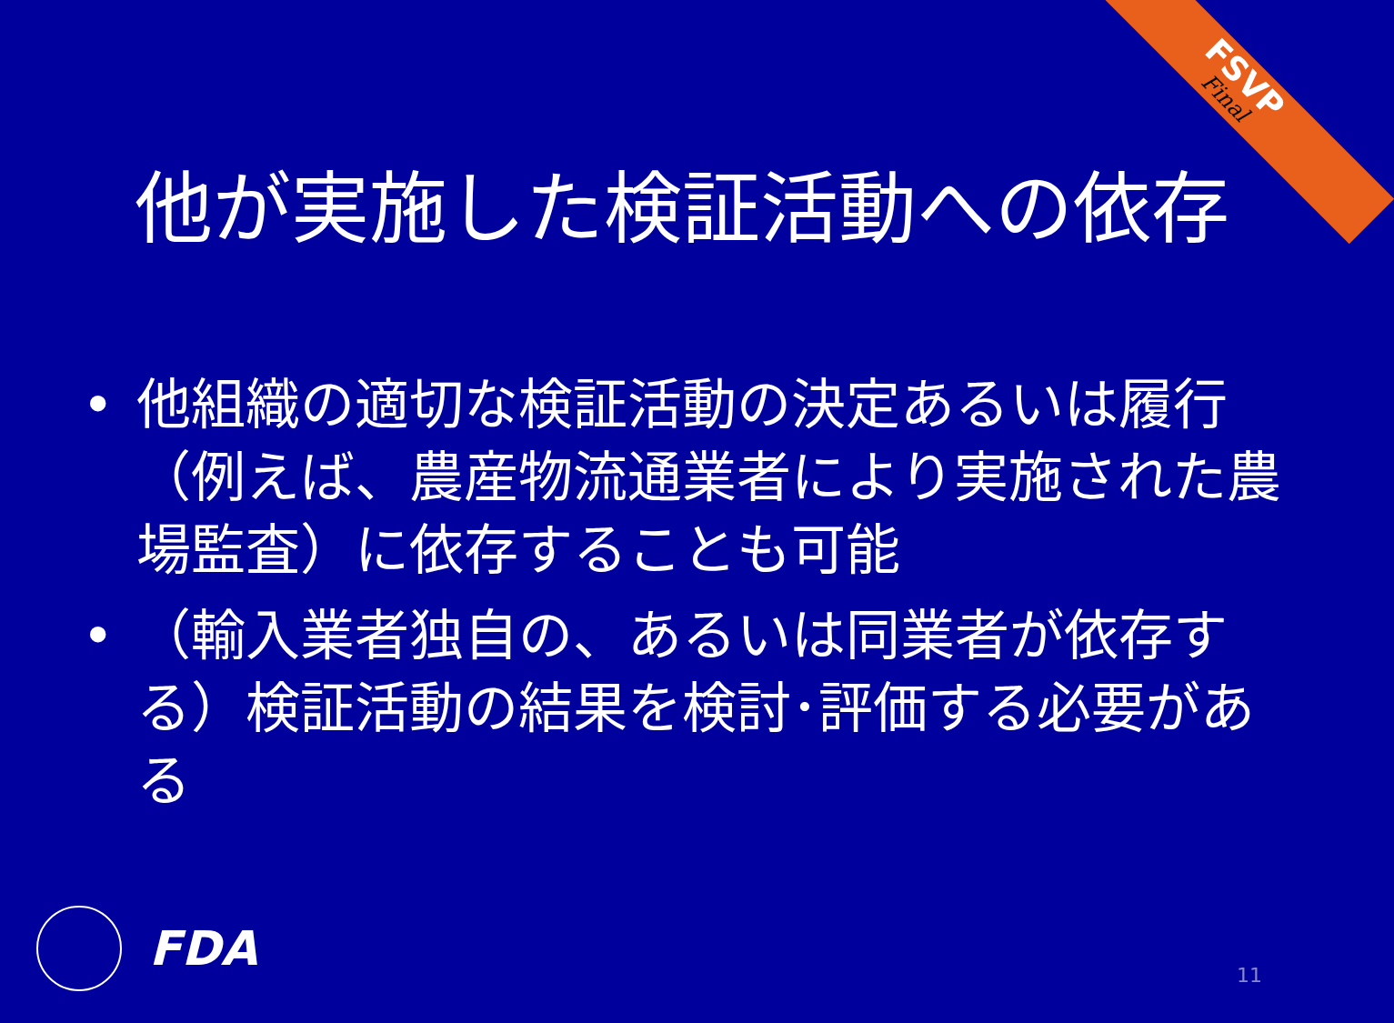FSVP
Final
他が実施した検証活動への依存
• 他組織の適切な検証活動の決定あるいは履行（例えば、農産物流通業者により実施された農場監査）に依存することも可能
• （輸入業者独自の、あるいは同業者が依存する）検証活動の結果を検討･評価する必要がある
FDA 11